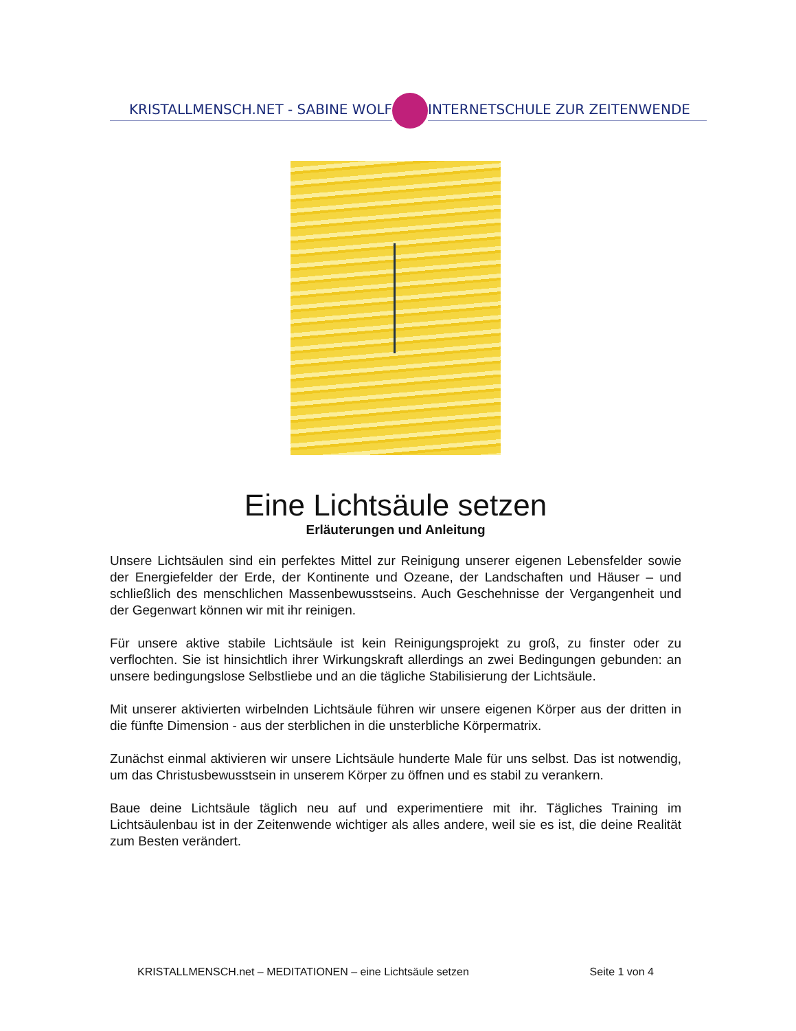KRISTALLMENSCH.NET - SABINE WOLF INTERNETSCHULE ZUR ZEITENWENDE
Eine Lichtsäule setzen
Erläuterungen und Anleitung
Unsere Lichtsäulen sind ein perfektes Mittel zur Reinigung unserer eigenen Lebensfelder sowie der Energiefelder der Erde, der Kontinente und Ozeane, der Landschaften und Häuser – und schließlich des menschlichen Massenbewusstseins. Auch Geschehnisse der Vergangenheit und der Gegenwart können wir mit ihr reinigen.
Für unsere aktive stabile Lichtsäule ist kein Reinigungsprojekt zu groß, zu finster oder zu verflochten. Sie ist hinsichtlich ihrer Wirkungskraft allerdings an zwei Bedingungen gebunden: an unsere bedingungslose Selbstliebe und an die tägliche Stabilisierung der Lichtsäule.
Mit unserer aktivierten wirbelnden Lichtsäule führen wir unsere eigenen Körper aus der dritten in die fünfte Dimension - aus der sterblichen in die unsterbliche Körpermatrix.
Zunächst einmal aktivieren wir unsere Lichtsäule hunderte Male für uns selbst. Das ist notwendig, um das Christusbewusstsein in unserem Körper zu öffnen und es stabil zu verankern.
Baue deine Lichtsäule täglich neu auf und experimentiere mit ihr. Tägliches Training im Lichtsäulenbau ist in der Zeitenwende wichtiger als alles andere, weil sie es ist, die deine Realität zum Besten verändert.
KRISTALLMENSCH.net – MEDITATIONEN – eine Lichtsäule setzen Seite 1 von 4